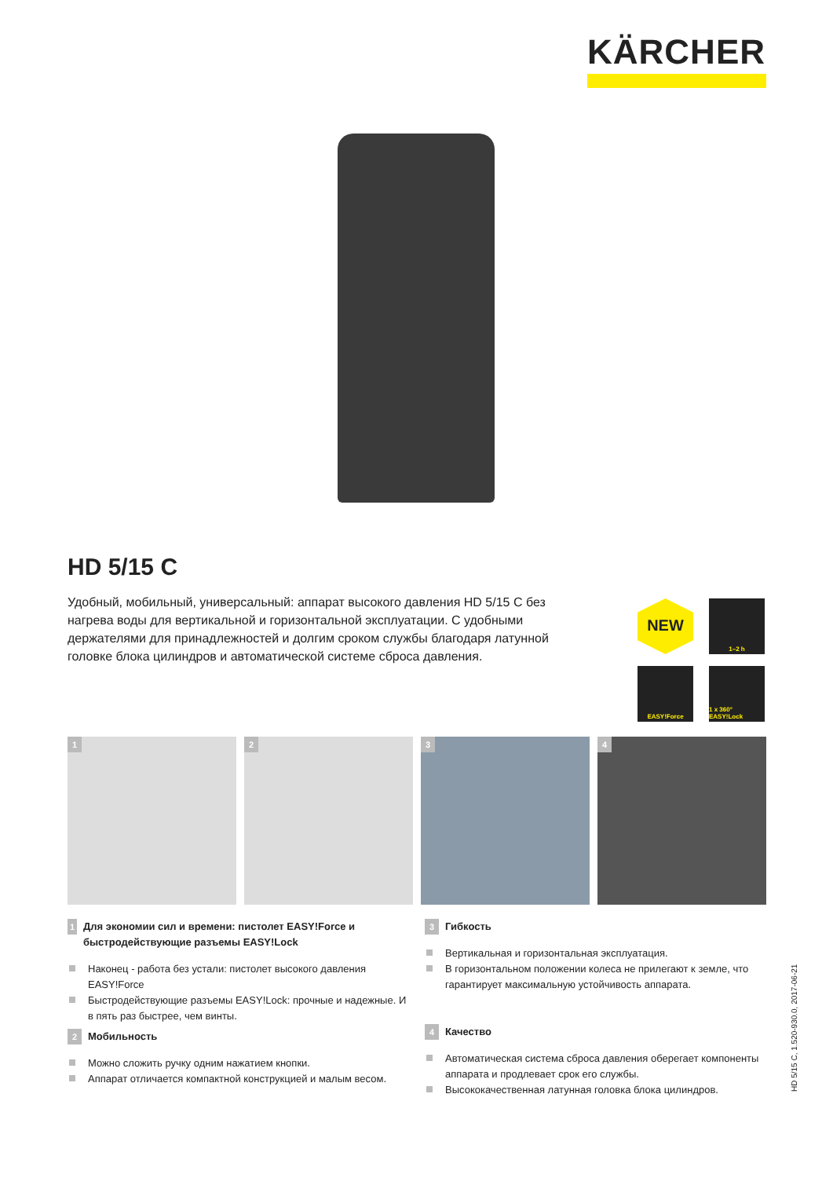KÄRCHER
HD 5/15 C
Удобный, мобильный, универсальный: аппарат высокого давления HD 5/15 C без нагрева воды для вертикальной и горизонтальной эксплуатации. С удобными держателями для принадлежностей и долгим сроком службы благодаря латунной головке блока цилиндров и автоматической системе сброса давления.
NEW
1–2 h
EASY!Force
1 x 360° EASY!Lock
1
2
3
4
1 Для экономии сил и времени: пистолет EASY!Force и быстродействующие разъемы EASY!Lock
Наконец - работа без устали: пистолет высокого давления EASY!Force
Быстродействующие разъемы EASY!Lock: прочные и надежные. И в пять раз быстрее, чем винты.
2 Мобильность
Можно сложить ручку одним нажатием кнопки.
Аппарат отличается компактной конструкцией и малым весом.
3 Гибкость
Вертикальная и горизонтальная эксплуатация.
В горизонтальном положении колеса не прилегают к земле, что гарантирует максимальную устойчивость аппарата.
4 Качество
Автоматическая система сброса давления оберегает компоненты аппарата и продлевает срок его службы.
Высококачественная латунная головка блока цилиндров.
HD 5/15 C, 1.520-930.0, 2017-06-21